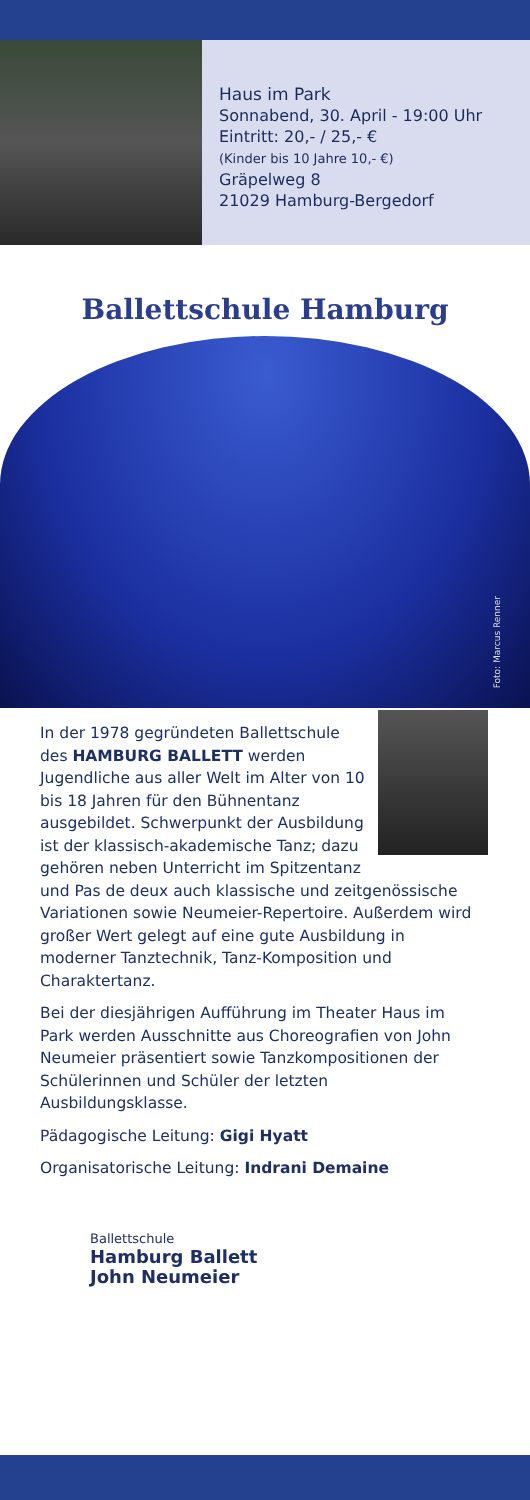Haus im Park
Sonnabend, 30. April - 19:00 Uhr
Eintritt: 20,- / 25,- €
(Kinder bis 10 Jahre 10,- €)
Gräpelweg 8
21029 Hamburg-Bergedorf
Ballettschule Hamburg
Foto: Marcus Renner
In der 1978 gegründeten Ballettschule des HAMBURG BALLETT werden Jugendliche aus aller Welt im Alter von 10 bis 18 Jahren für den Bühnentanz ausgebildet. Schwerpunkt der Ausbildung ist der klassisch-akademische Tanz; dazu gehören neben Unterricht im Spitzentanz und Pas de deux auch klassische und zeitgenössische Variationen sowie Neumeier-Repertoire. Außerdem wird großer Wert gelegt auf eine gute Ausbildung in moderner Tanztechnik, Tanz-Komposition und Charaktertanz.
Bei der diesjährigen Aufführung im Theater Haus im Park werden Ausschnitte aus Choreografien von John Neumeier präsentiert sowie Tanzkompositionen der Schülerinnen und Schüler der letzten Ausbildungsklasse.
Pädagogische Leitung: Gigi Hyatt
Organisatorische Leitung: Indrani Demaine
Ballettschule
Hamburg Ballett
John Neumeier